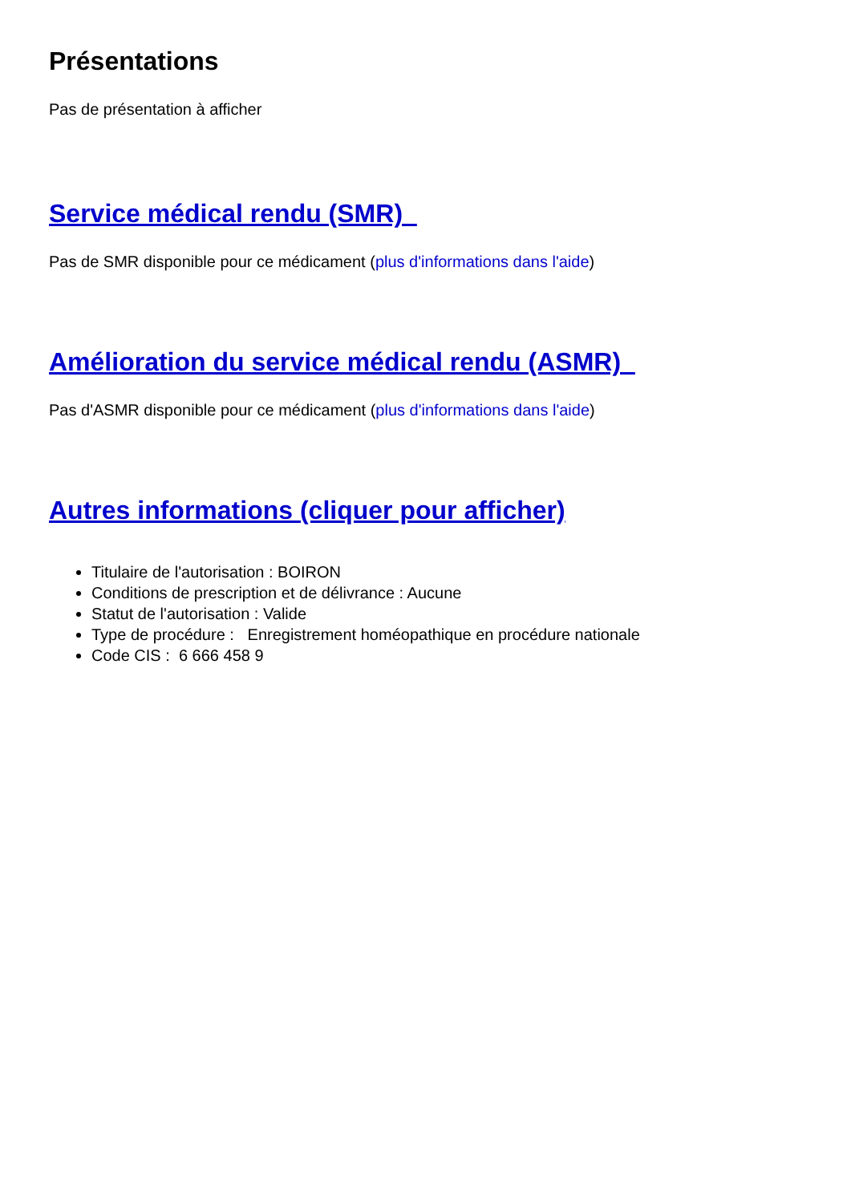Présentations
Pas de présentation à afficher
Service médical rendu (SMR)
Pas de SMR disponible pour ce médicament (plus d'informations dans l'aide)
Amélioration du service médical rendu (ASMR)
Pas d'ASMR disponible pour ce médicament (plus d'informations dans l'aide)
Autres informations (cliquer pour afficher)
Titulaire de l'autorisation : BOIRON
Conditions de prescription et de délivrance : Aucune
Statut de l'autorisation : Valide
Type de procédure : Enregistrement homéopathique en procédure nationale
Code CIS : 6 666 458 9